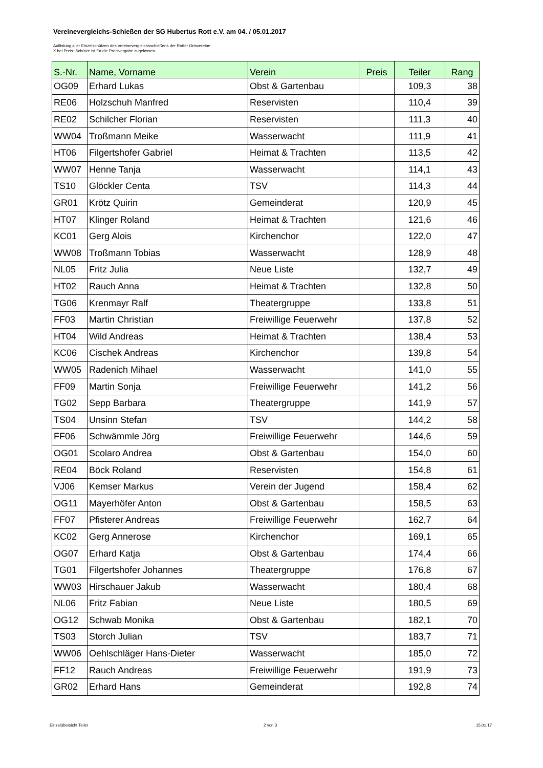Vereinevergleichs-Schießen der SG Hubertus Rott e.V. am 04. / 05.01.2017
Auflistung aller Einzelschützen des Vereinevergleichsschießens der Rotter Ortsvereine
X bei Preis: Schütze ist für die Preisvergabe zugelassen
| S.-Nr. | Name, Vorname | Verein | Preis | Teiler | Rang |
| --- | --- | --- | --- | --- | --- |
| OG09 | Erhard Lukas | Obst & Gartenbau | | 109,3 | 38 |
| RE06 | Holzschuh Manfred | Reservisten | | 110,4 | 39 |
| RE02 | Schilcher Florian | Reservisten | | 111,3 | 40 |
| WW04 | Troßmann Meike | Wasserwacht | | 111,9 | 41 |
| HT06 | Filgertshofer Gabriel | Heimat & Trachten | | 113,5 | 42 |
| WW07 | Henne Tanja | Wasserwacht | | 114,1 | 43 |
| TS10 | Glöckler Centa | TSV | | 114,3 | 44 |
| GR01 | Krötz Quirin | Gemeinderat | | 120,9 | 45 |
| HT07 | Klinger Roland | Heimat & Trachten | | 121,6 | 46 |
| KC01 | Gerg Alois | Kirchenchor | | 122,0 | 47 |
| WW08 | Troßmann Tobias | Wasserwacht | | 128,9 | 48 |
| NL05 | Fritz Julia | Neue Liste | | 132,7 | 49 |
| HT02 | Rauch Anna | Heimat & Trachten | | 132,8 | 50 |
| TG06 | Krenmayr Ralf | Theatergruppe | | 133,8 | 51 |
| FF03 | Martin Christian | Freiwillige Feuerwehr | | 137,8 | 52 |
| HT04 | Wild Andreas | Heimat & Trachten | | 138,4 | 53 |
| KC06 | Cischek Andreas | Kirchenchor | | 139,8 | 54 |
| WW05 | Radenich Mihael | Wasserwacht | | 141,0 | 55 |
| FF09 | Martin Sonja | Freiwillige Feuerwehr | | 141,2 | 56 |
| TG02 | Sepp Barbara | Theatergruppe | | 141,9 | 57 |
| TS04 | Unsinn Stefan | TSV | | 144,2 | 58 |
| FF06 | Schwämmle Jörg | Freiwillige Feuerwehr | | 144,6 | 59 |
| OG01 | Scolaro Andrea | Obst & Gartenbau | | 154,0 | 60 |
| RE04 | Böck Roland | Reservisten | | 154,8 | 61 |
| VJ06 | Kemser Markus | Verein der Jugend | | 158,4 | 62 |
| OG11 | Mayerhöfer Anton | Obst & Gartenbau | | 158,5 | 63 |
| FF07 | Pfisterer Andreas | Freiwillige Feuerwehr | | 162,7 | 64 |
| KC02 | Gerg Annerose | Kirchenchor | | 169,1 | 65 |
| OG07 | Erhard Katja | Obst & Gartenbau | | 174,4 | 66 |
| TG01 | Filgertshofer Johannes | Theatergruppe | | 176,8 | 67 |
| WW03 | Hirschauer Jakub | Wasserwacht | | 180,4 | 68 |
| NL06 | Fritz Fabian | Neue Liste | | 180,5 | 69 |
| OG12 | Schwab Monika | Obst & Gartenbau | | 182,1 | 70 |
| TS03 | Storch Julian | TSV | | 183,7 | 71 |
| WW06 | Oehlschläger Hans-Dieter | Wasserwacht | | 185,0 | 72 |
| FF12 | Rauch Andreas | Freiwillige Feuerwehr | | 191,9 | 73 |
| GR02 | Erhard Hans | Gemeinderat | | 192,8 | 74 |
Einzelübersicht Teiler 2 von 3 15.01.17